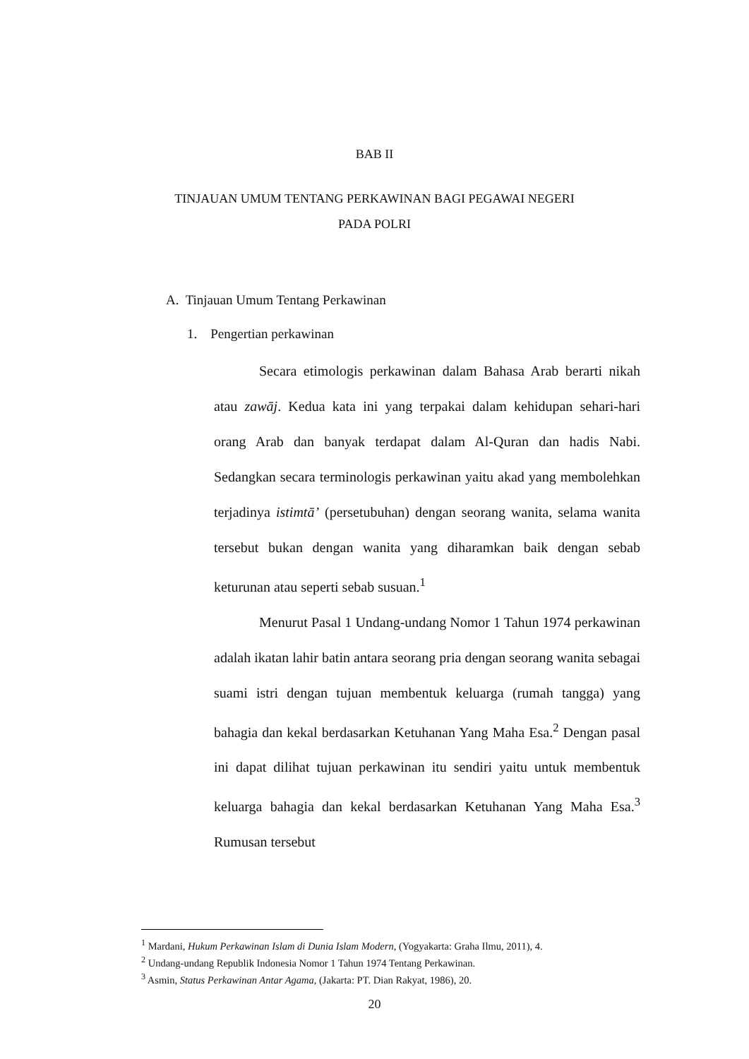BAB II
TINJAUAN UMUM TENTANG PERKAWINAN BAGI PEGAWAI NEGERI
PADA POLRI
A. Tinjauan Umum Tentang Perkawinan
1. Pengertian perkawinan
Secara etimologis perkawinan dalam Bahasa Arab berarti nikah atau zawāj. Kedua kata ini yang terpakai dalam kehidupan sehari-hari orang Arab dan banyak terdapat dalam Al-Quran dan hadis Nabi. Sedangkan secara terminologis perkawinan yaitu akad yang membolehkan terjadinya istimtā’ (persetubuhan) dengan seorang wanita, selama wanita tersebut bukan dengan wanita yang diharamkan baik dengan sebab keturunan atau seperti sebab susuan.<sup>1</sup>
Menurut Pasal 1 Undang-undang Nomor 1 Tahun 1974 perkawinan adalah ikatan lahir batin antara seorang pria dengan seorang wanita sebagai suami istri dengan tujuan membentuk keluarga (rumah tangga) yang bahagia dan kekal berdasarkan Ketuhanan Yang Maha Esa.<sup>2</sup> Dengan pasal ini dapat dilihat tujuan perkawinan itu sendiri yaitu untuk membentuk keluarga bahagia dan kekal berdasarkan Ketuhanan Yang Maha Esa.<sup>3</sup> Rumusan tersebut
<sup>1</sup> Mardani, Hukum Perkawinan Islam di Dunia Islam Modern, (Yogyakarta: Graha Ilmu, 2011), 4.
<sup>2</sup> Undang-undang Republik Indonesia Nomor 1 Tahun 1974 Tentang Perkawinan.
<sup>3</sup> Asmin, Status Perkawinan Antar Agama, (Jakarta: PT. Dian Rakyat, 1986), 20.
20